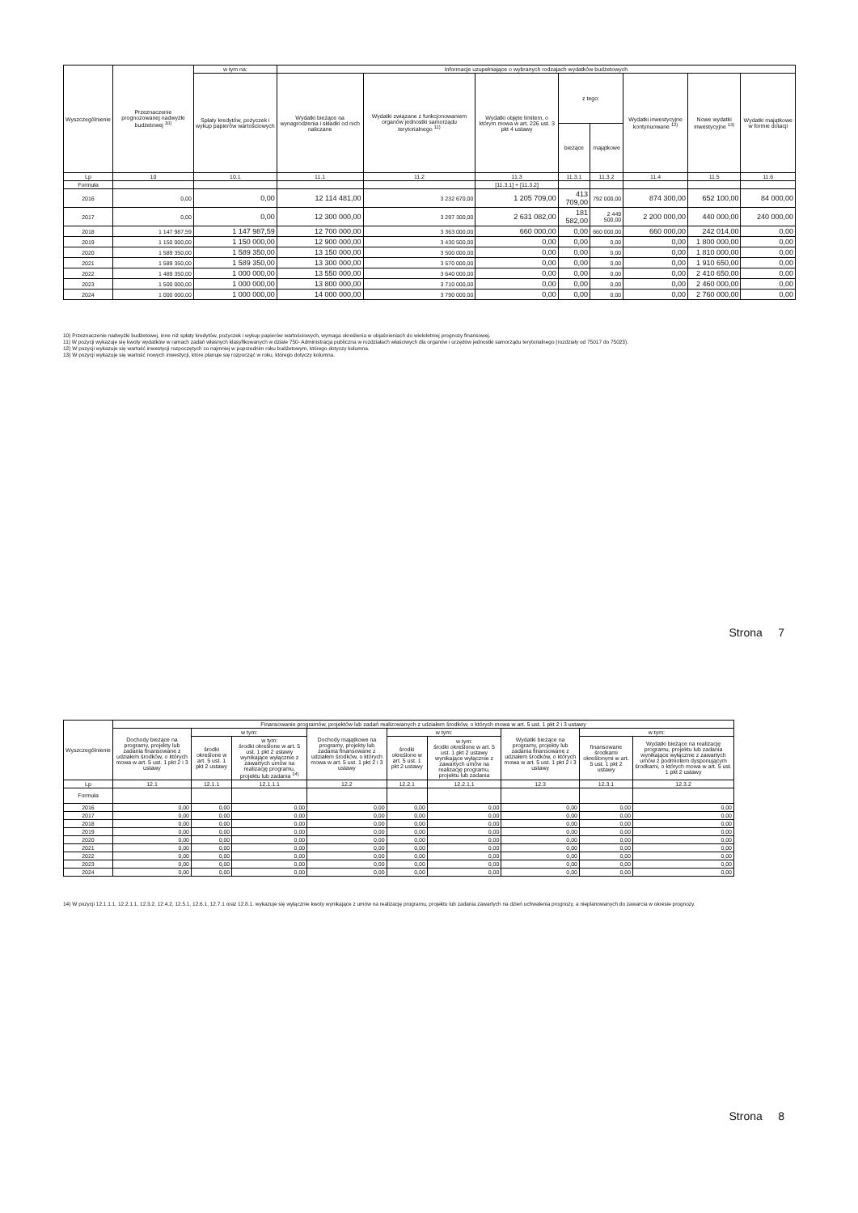| Wyszczególnienie | Przeznaczenie prognozowanej nadwyżki budżetowej <sup>10)</sup> | w tym na: | Informacje uzupełniające o wybranych rodzajach wydatków budżetowych | | | | | | | |
| --- | --- | --- | --- | --- | --- | --- | --- | --- | --- | --- |
| | | Spłaty kredytów, pożyczek i wykup papierów wartościowych | Wydatki bieżące na wynagrodzenia i składki od nich naliczane | Wydatki związane z funkcjonowaniem organów jednostki samorządu terytorialnego <sup>11)</sup> | Wydatki objęte limitem, o którym mowa w art. 226 ust. 3 pkt 4 ustawy | z tego: | | Wydatki inwestycyjne kontynuowane <sup>12)</sup> | Nowe wydatki inwestycyjne <sup>13)</sup> | Wydatki majątkowe w formie dotacji |
| | | | | | | bieżące | majątkowe | | | |
| Lp | 10 | 10.1 | 11.1 | 11.2 | 11.3 | 11.3.1 | 11.3.2 | 11.4 | 11.5 | 11.6 |
| Formuła | | | | | [11.3.1] + [11.3.2] | | | | | |
| 2016 | 0,00 | 0,00 | 12 114 481,00 | 3 232 670,00 | 1 205 709,00 | 413 709,00 | 792 000,00 | 874 300,00 | 652 100,00 | 84 000,00 |
| 2017 | 0,00 | 0,00 | 12 300 000,00 | 3 297 300,00 | 2 631 082,00 | 181 582,00 | 2 449 500,00 | 2 200 000,00 | 440 000,00 | 240 000,00 |
| 2018 | 1 147 987,59 | 1 147 987,59 | 12 700 000,00 | 3 363 000,00 | 660 000,00 | 0,00 | 660 000,00 | 660 000,00 | 242 014,00 | 0,00 |
| 2019 | 1 150 000,00 | 1 150 000,00 | 12 900 000,00 | 3 430 500,00 | 0,00 | 0,00 | 0,00 | 0,00 | 1 800 000,00 | 0,00 |
| 2020 | 1 589 350,00 | 1 589 350,00 | 13 150 000,00 | 3 500 000,00 | 0,00 | 0,00 | 0,00 | 0,00 | 1 810 000,00 | 0,00 |
| 2021 | 1 589 350,00 | 1 589 350,00 | 13 300 000,00 | 3 570 000,00 | 0,00 | 0,00 | 0,00 | 0,00 | 1 910 650,00 | 0,00 |
| 2022 | 1 489 350,00 | 1 000 000,00 | 13 550 000,00 | 3 640 000,00 | 0,00 | 0,00 | 0,00 | 0,00 | 2 410 650,00 | 0,00 |
| 2023 | 1 500 000,00 | 1 000 000,00 | 13 800 000,00 | 3 710 000,00 | 0,00 | 0,00 | 0,00 | 0,00 | 2 460 000,00 | 0,00 |
| 2024 | 1 000 000,00 | 1 000 000,00 | 14 000 000,00 | 3 790 000,00 | 0,00 | 0,00 | 0,00 | 0,00 | 2 760 000,00 | 0,00 |
10) Przeznaczenie nadwyżki budżetowej, inne niż spłaty kredytów, pożyczek i wykup papierów wartościowych, wymaga określenia w objaśnieniach do wieloletniej prognozy finansowej.
11) W pozycji wykazuje się kwoty wydatków w ramach zadań własnych klasyfikowanych w dziale 750- Administracja publiczna w rozdziałach właściwych dla organów i urzędów jednostki samorządu terytorialnego (rozdziały od 75017 do 75023).
12) W pozycji wykazuje się wartość inwestycji rozpoczętych co najmniej w poprzednim roku budżetowym, którego dotyczy kolumna.
13) W pozycji wykazuje się wartość nowych inwestycji, które planuje się rozpocząć w roku, którego dotyczy kolumna.
Strona 7
| Wyszczególnienie | Finansowanie programów, projektów lub zadań realizowanych z udziałem środków, o których mowa w art. 5 ust. 1 pkt 2 i 3 ustawy | | | | | | | | |
| --- | --- | --- | --- | --- | --- | --- | --- | --- | --- |
| | Dochody bieżące na programy, projekty lub zadania finansowane z udziałem środków, o których mowa w art. 5 ust. 1 pkt 2 i 3 ustawy | w tym: | | Dochody majątkowe na programy, projekty lub zadania finansowane z udziałem środków, o których mowa w art. 5 ust. 1 pkt 2 i 3 ustawy | w tym: | | Wydatki bieżące na programy, projekty lub zadania finansowane z udziałem środków, o których mowa w art. 5 ust. 1 pkt 2 i 3 ustawy | w tym: | |
| | | środki określone w art. 5 ust. 1 pkt 2 ustawy | w tym: środki określone w art. 5 ust. 1 pkt 2 ustawy wynikające wyłącznie z zawartych umów na realizację programu, projektu lub zadania <sup>14)</sup> | | środki określone w art. 5 ust. 1 pkt 2 ustawy | w tym: środki określone w art. 5 ust. 1 pkt 2 ustawy wynikające wyłącznie z zawartych umów na realizację programu, projektu lub zadania | | finansowane środkami określonymi w art. 5 ust. 1 pkt 2 ustawy | Wydatki bieżące na realizację programu, projektu lub zadania wynikające wyłącznie z zawartych umów z podmiotem dysponującym środkami, o których mowa w art. 5 ust. 1 pkt 2 ustawy |
| Lp | 12.1 | 12.1.1 | 12.1.1.1 | 12.2 | 12.2.1 | 12.2.1.1 | 12.3 | 12.3.1 | 12.3.2 |
| Formuła | | | | | | | | | |
| 2016 | 0,00 | 0,00 | 0,00 | 0,00 | 0,00 | 0,00 | 0,00 | 0,00 | 0,00 |
| 2017 | 0,00 | 0,00 | 0,00 | 0,00 | 0,00 | 0,00 | 0,00 | 0,00 | 0,00 |
| 2018 | 0,00 | 0,00 | 0,00 | 0,00 | 0,00 | 0,00 | 0,00 | 0,00 | 0,00 |
| 2019 | 0,00 | 0,00 | 0,00 | 0,00 | 0,00 | 0,00 | 0,00 | 0,00 | 0,00 |
| 2020 | 0,00 | 0,00 | 0,00 | 0,00 | 0,00 | 0,00 | 0,00 | 0,00 | 0,00 |
| 2021 | 0,00 | 0,00 | 0,00 | 0,00 | 0,00 | 0,00 | 0,00 | 0,00 | 0,00 |
| 2022 | 0,00 | 0,00 | 0,00 | 0,00 | 0,00 | 0,00 | 0,00 | 0,00 | 0,00 |
| 2023 | 0,00 | 0,00 | 0,00 | 0,00 | 0,00 | 0,00 | 0,00 | 0,00 | 0,00 |
| 2024 | 0,00 | 0,00 | 0,00 | 0,00 | 0,00 | 0,00 | 0,00 | 0,00 | 0,00 |
14) W pozycji 12.1.1.1, 12.2.1.1, 12.3.2, 12.4.2, 12.5.1, 12.6.1, 12.7.1 oraz 12.8.1. wykazuje się wyłącznie kwoty wynikające z umów na realizację programu, projektu lub zadania zawartych na dzień uchwalenia prognozy, a nieplanowanych do zawarcia w okresie prognozy.
Strona 8